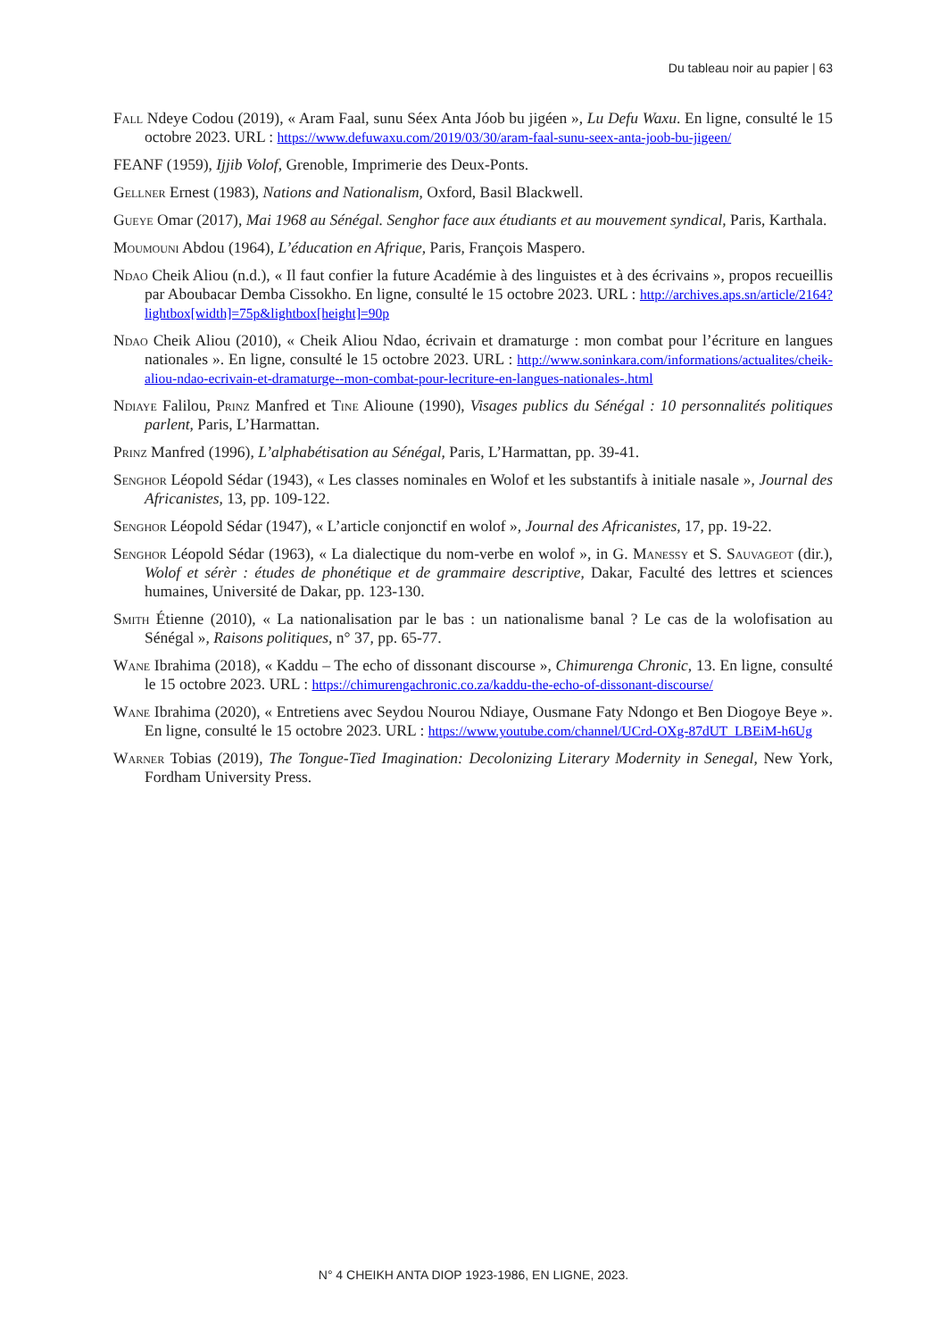Du tableau noir au papier | 63
Fall Ndeye Codou (2019), « Aram Faal, sunu Séex Anta Jóob bu jigéen », Lu Defu Waxu. En ligne, consulté le 15 octobre 2023. URL : https://www.defuwaxu.com/2019/03/30/aram-faal-sunu-seex-anta-joob-bu-jigeen/
FEANF (1959), Ijjib Volof, Grenoble, Imprimerie des Deux-Ponts.
Gellner Ernest (1983), Nations and Nationalism, Oxford, Basil Blackwell.
Gueye Omar (2017), Mai 1968 au Sénégal. Senghor face aux étudiants et au mouvement syndical, Paris, Karthala.
Moumouni Abdou (1964), L’éducation en Afrique, Paris, François Maspero.
Ndao Cheik Aliou (n.d.), « Il faut confier la future Académie à des linguistes et à des écrivains », propos recueillis par Aboubacar Demba Cissokho. En ligne, consulté le 15 octobre 2023. URL : http://archives.aps.sn/article/2164?lightbox[width]=75p&lightbox[height]=90p
Ndao Cheik Aliou (2010), « Cheik Aliou Ndao, écrivain et dramaturge : mon combat pour l’écriture en langues nationales ». En ligne, consulté le 15 octobre 2023. URL : http://www.soninkara.com/informations/actualites/cheik-aliou-ndao-ecrivain-et-dramaturge--mon-combat-pour-lecriture-en-langues-nationales-.html
Ndiaye Falilou, Prinz Manfred et Tine Alioune (1990), Visages publics du Sénégal : 10 personnalités politiques parlent, Paris, L’Harmattan.
Prinz Manfred (1996), L’alphabétisation au Sénégal, Paris, L’Harmattan, pp. 39-41.
Senghor Léopold Sédar (1943), « Les classes nominales en Wolof et les substantifs à initiale nasale », Journal des Africanistes, 13, pp. 109-122.
Senghor Léopold Sédar (1947), « L’article conjonctif en wolof », Journal des Africanistes, 17, pp. 19-22.
Senghor Léopold Sédar (1963), « La dialectique du nom-verbe en wolof », in G. Manessy et S. Sauvageot (dir.), Wolof et sérèr : études de phonétique et de grammaire descriptive, Dakar, Faculté des lettres et sciences humaines, Université de Dakar, pp. 123-130.
Smith Étienne (2010), « La nationalisation par le bas : un nationalisme banal ? Le cas de la wolofisation au Sénégal », Raisons politiques, n° 37, pp. 65-77.
Wane Ibrahima (2018), « Kaddu – The echo of dissonant discourse », Chimurenga Chronic, 13. En ligne, consulté le 15 octobre 2023. URL : https://chimurengachronic.co.za/kaddu-the-echo-of-dissonant-discourse/
Wane Ibrahima (2020), « Entretiens avec Seydou Nourou Ndiaye, Ousmane Faty Ndongo et Ben Diogoye Beye ». En ligne, consulté le 15 octobre 2023. URL : https://www.youtube.com/channel/UCrd-OXg-87dUT_LBEiM-h6Ug
Warner Tobias (2019), The Tongue-Tied Imagination: Decolonizing Literary Modernity in Senegal, New York, Fordham University Press.
N° 4 CHEIKH ANTA DIOP 1923-1986, EN LIGNE, 2023.